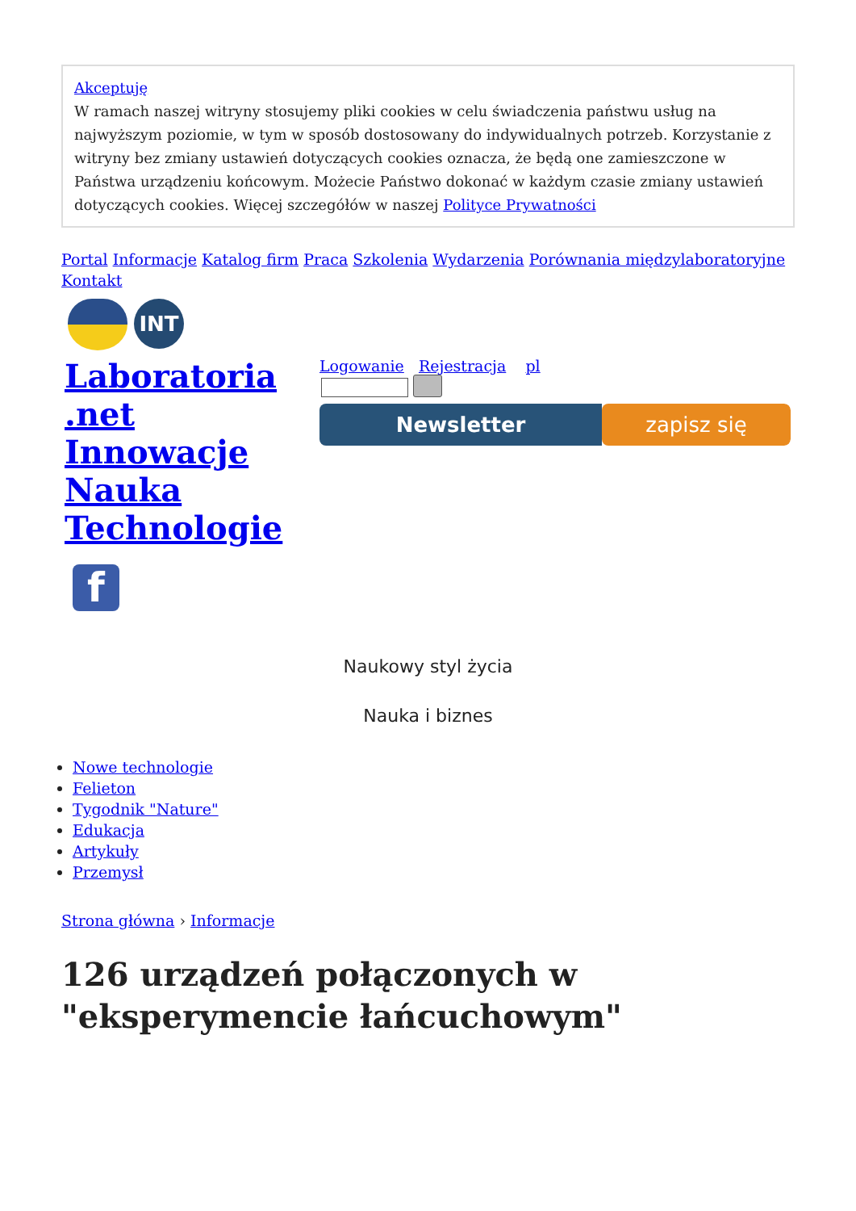Akceptuję
W ramach naszej witryny stosujemy pliki cookies w celu świadczenia państwu usług na najwyższym poziomie, w tym w sposób dostosowany do indywidualnych potrzeb. Korzystanie z witryny bez zmiany ustawień dotyczących cookies oznacza, że będą one zamieszczone w Państwa urządzeniu końcowym. Możecie Państwo dokonać w każdym czasie zmiany ustawień dotyczących cookies. Więcej szczegółów w naszej Polityce Prywatności
Portal Informacje Katalog firm Praca Szkolenia Wydarzenia Porównania międzylaboratoryjne Kontakt
INT
Laboratoria .net Innowacje Nauka Technologie
f
Logowanie Rejestracja pl
Newsletter zapisz się
Naukowy styl życia
Nauka i biznes
Nowe technologie
Felieton
Tygodnik "Nature"
Edukacja
Artykuły
Przemysł
Strona główna › Informacje
126 urządzeń połączonych w "eksperymencie łańcuchowym"